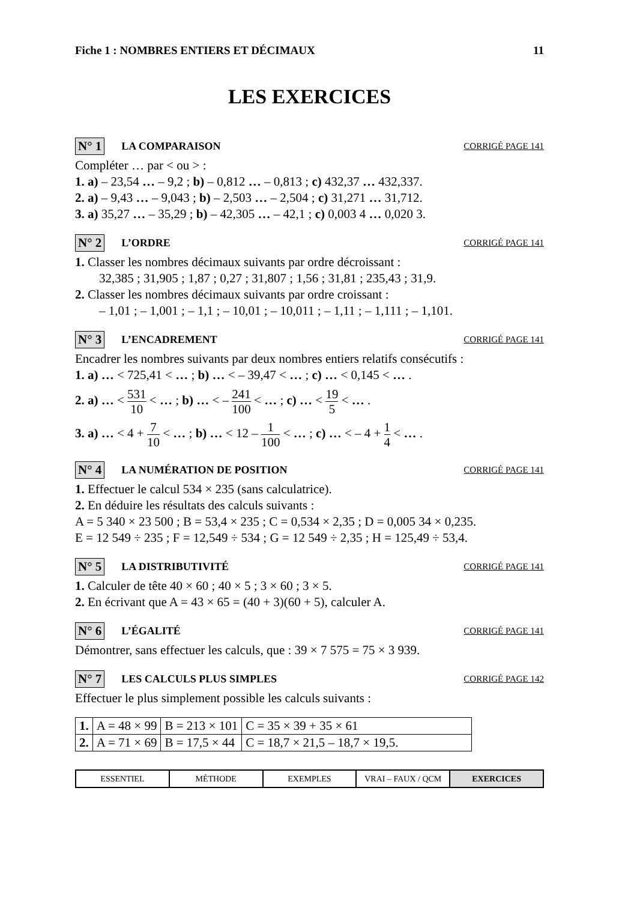Fiche 1 : NOMBRES ENTIERS ET DÉCIMAUX 11
LES EXERCICES
N° 1 LA COMPARAISON CORRIGÉ PAGE 141
Compléter … par < ou > :
1. a) – 23,54 … – 9,2 ; b) – 0,812 … – 0,813 ; c) 432,37 … 432,337.
2. a) – 9,43 … – 9,043 ; b) – 2,503 … – 2,504 ; c) 31,271 … 31,712.
3. a) 35,27 … – 35,29 ; b) – 42,305 … – 42,1 ; c) 0,003 4 … 0,020 3.
N° 2 L’ORDRE CORRIGÉ PAGE 141
1. Classer les nombres décimaux suivants par ordre décroissant :
32,385 ; 31,905 ; 1,87 ; 0,27 ; 31,807 ; 1,56 ; 31,81 ; 235,43 ; 31,9.
2. Classer les nombres décimaux suivants par ordre croissant :
– 1,01 ; – 1,001 ; – 1,1 ; – 10,01 ; – 10,011 ; – 1,11 ; – 1,111 ; – 1,101.
N° 3 L’ENCADREMENT CORRIGÉ PAGE 141
Encadrer les nombres suivants par deux nombres entiers relatifs consécutifs :
1. a) … < 725,41 < … ; b) … < – 39,47 < … ; c) … < 0,145 < … .
2. a) … < 531 10 < … ; b) … < – 241 100 < … ; c) … < 19 5 < … .
3. a) … < 4 + 7 10 < … ; b) … < 12 – 1 100 < … ; c) … < – 4 + 1 4 < … .
N° 4 LA NUMÉRATION DE POSITION CORRIGÉ PAGE 141
1. Effectuer le calcul 534 × 235 (sans calculatrice).
2. En déduire les résultats des calculs suivants :
A = 5 340 × 23 500 ; B = 53,4 × 235 ; C = 0,534 × 2,35 ; D = 0,005 34 × 0,235.
E = 12 549 ÷ 235 ; F = 12,549 ÷ 534 ; G = 12 549 ÷ 2,35 ; H = 125,49 ÷ 53,4.
N° 5 LA DISTRIBUTIVITÉ CORRIGÉ PAGE 141
1. Calculer de tête 40 × 60 ; 40 × 5 ; 3 × 60 ; 3 × 5.
2. En écrivant que A = 43 × 65 = (40 + 3)(60 + 5), calculer A.
N° 6 L’ÉGALITÉ CORRIGÉ PAGE 141
Démontrer, sans effectuer les calculs, que : 39 × 7 575 = 75 × 3 939.
N° 7 LES CALCULS PLUS SIMPLES CORRIGÉ PAGE 142
Effectuer le plus simplement possible les calculs suivants :
| 1. | A = 48 × 99 | B = 213 × 101 | C = 35 × 39 + 35 × 61 |
| 2. | A = 71 × 69 | B = 17,5 × 44 | C = 18,7 × 21,5 – 18,7 × 19,5. |
ESSENTIEL MÉTHODE EXEMPLES VRAI – FAUX / QCM EXERCICES